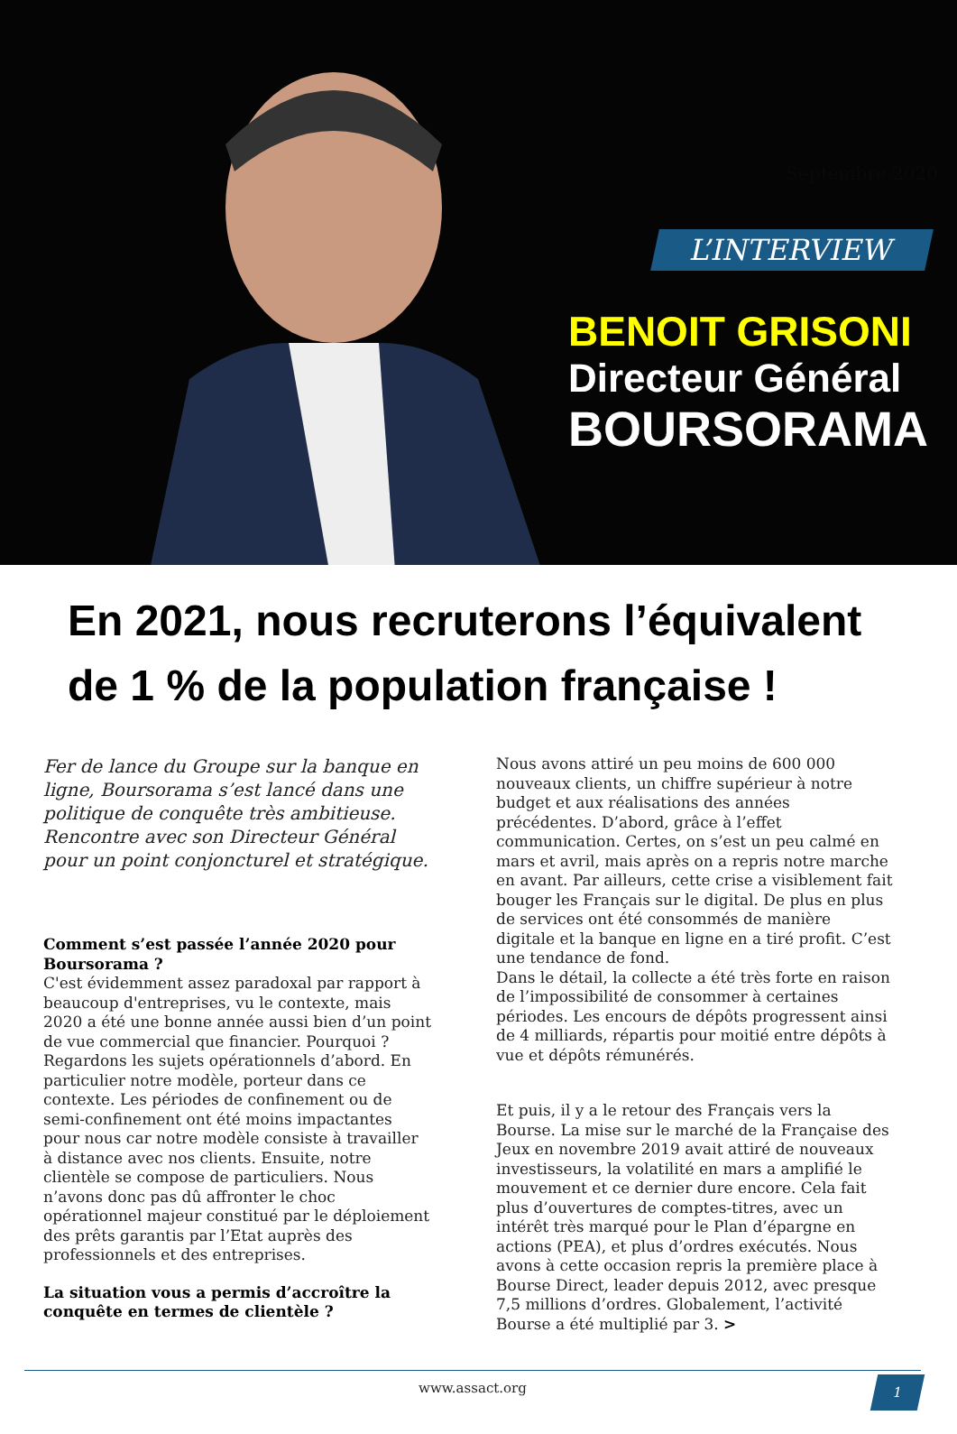Septembre 2020
L’INTERVIEW
BENOIT GRISONI
Directeur Général
BOURSORAMA
En 2021, nous recruterons l’équivalent de 1 % de la population française !
Fer de lance du Groupe sur la banque en ligne, Boursorama s’est lancé dans une politique de conquête très ambitieuse. Rencontre avec son Directeur Général pour un point conjoncturel et stratégique.
Comment s’est passée l’année 2020 pour Boursorama ?
C'est évidemment assez paradoxal par rapport à beaucoup d'entreprises, vu le contexte, mais 2020 a été une bonne année aussi bien d’un point de vue commercial que financier. Pourquoi ? Regardons les sujets opérationnels d’abord. En particulier notre modèle, porteur dans ce contexte. Les périodes de confinement ou de semi-confinement ont été moins impactantes pour nous car notre modèle consiste à travailler à distance avec nos clients. Ensuite, notre clientèle se compose de particuliers. Nous n’avons donc pas dû affronter le choc opérationnel majeur constitué par le déploiement des prêts garantis par l’Etat auprès des professionnels et des entreprises.
La situation vous a permis d’accroître la conquête en termes de clientèle ?
Nous avons attiré un peu moins de 600 000 nouveaux clients, un chiffre supérieur à notre budget et aux réalisations des années précédentes. D’abord, grâce à l’effet communication. Certes, on s’est un peu calmé en mars et avril, mais après on a repris notre marche en avant. Par ailleurs, cette crise a visiblement fait bouger les Français sur le digital. De plus en plus de services ont été consommés de manière digitale et la banque en ligne en a tiré profit. C’est une tendance de fond.
Dans le détail, la collecte a été très forte en raison de l’impossibilité de consommer à certaines périodes. Les encours de dépôts progressent ainsi de 4 milliards, répartis pour moitié entre dépôts à vue et dépôts rémunérés.
Et puis, il y a le retour des Français vers la Bourse. La mise sur le marché de la Française des Jeux en novembre 2019 avait attiré de nouveaux investisseurs, la volatilité en mars a amplifié le mouvement et ce dernier dure encore. Cela fait plus d’ouvertures de comptes-titres, avec un intérêt très marqué pour le Plan d’épargne en actions (PEA), et plus d’ordres exécutés. Nous avons à cette occasion repris la première place à Bourse Direct, leader depuis 2012, avec presque 7,5 millions d’ordres. Globalement, l’activité Bourse a été multiplié par 3. >
www.assact.org
1